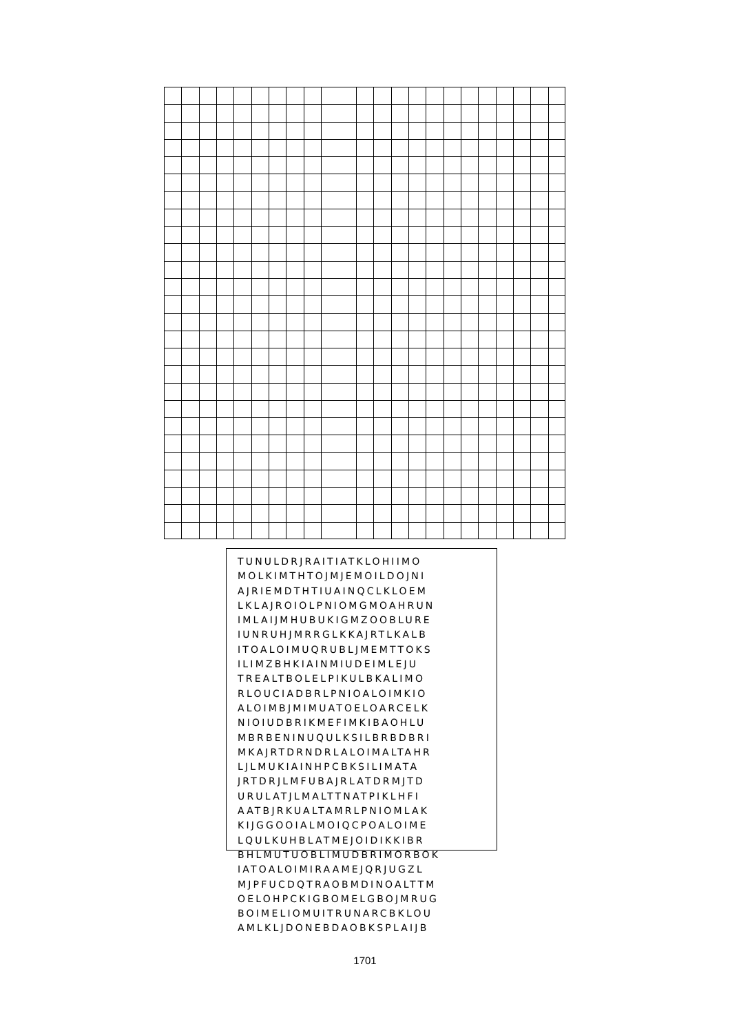TUNULDRJRAITIATKLOHIIMO
MOLKIMTHTOJMJEMOILDOJNI
AJRIEMDTHTIUAINQCLKLOEM
LKLAJROIOLPNIOMGMOAHRUN
IMLAIJMHUBUKIGMZOOBLURE
IUNRUHJMRRGLKKAJRTLKALB
ITOALOIMUQRUBLJMEMTTOKS
ILIMZBHKIAINMIUDEIMLEJU
TREALTBOLELPIKULBKALIMO
RLOUCIADBRLPNIOALOIMKIO
ALOIMBJMIMUATOELOARCELK
NIOIUDBRIKMEFIMKIBAOHLU
MBRBENINUQULKSILBRBDBRI
MKAJRTDRNDRLALOIMALTAHR
LJLMUKIAINHPCBKSILIMATA
JRTDRJLMFUBAJRLATDRMJTD
URULATJLMALTTNATPIKLHFI
AATBJRKUALTAMRLPNIOMLAK
KIJGGOOIALMOIQCPOALOIME
LQULKUHBLATMEJOIDIKKIBR
BHLMUTUOBLIMUDBRIMORBOK
IATOALOIMIRAAMEJQRJUGZL
MJPFUCDQTRAOBMDINOALTTM
OELOHPCKIGBOMELGBOJMRUG
BOIMELIOMUITRUNARCBKLOU
AMLKLJDONEBDAOBKSPLAIJB
1701